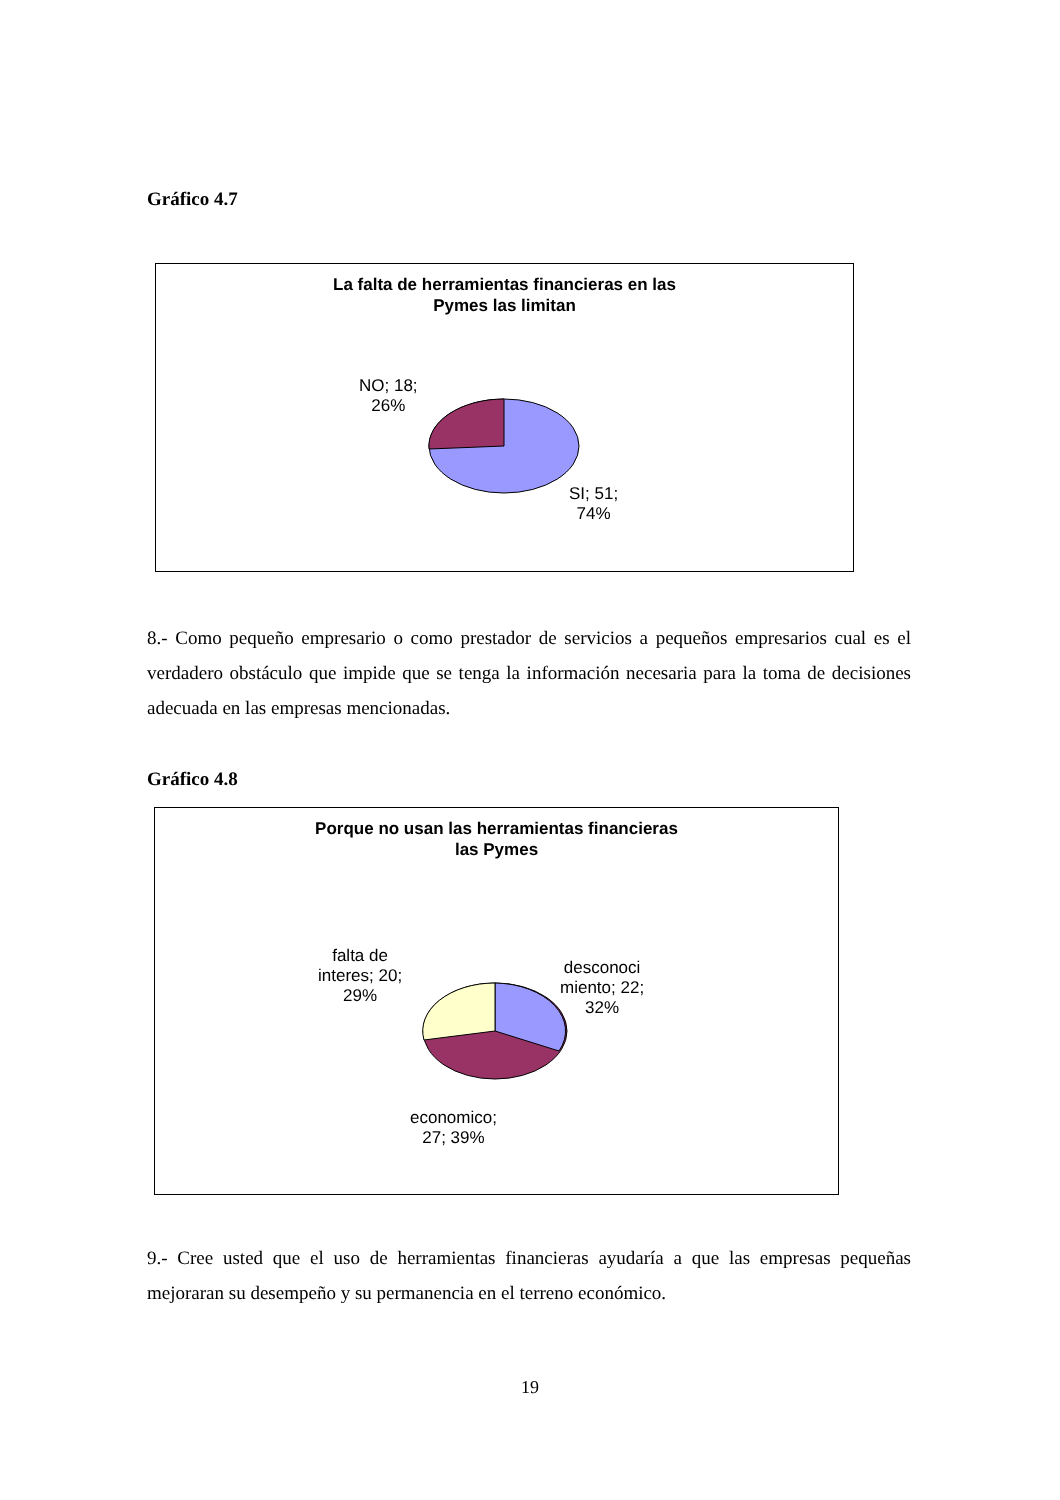Gráfico 4.7
La falta de herramientas financieras en las
Pymes las limitan
NO; 18;
26%
SI; 51;
74%
8.- Como pequeño empresario o como prestador de servicios a pequeños empresarios cual es el verdadero obstáculo que impide que se tenga la información necesaria para la toma de decisiones adecuada en las empresas mencionadas.
Gráfico 4.8
Porque no usan las herramientas financieras
las Pymes
falta de
interes; 20;
29%
desconoci
miento; 22;
32%
economico;
27; 39%
9.- Cree usted que el uso de herramientas financieras ayudaría a que las empresas pequeñas mejoraran su desempeño y su permanencia en el terreno económico.
19